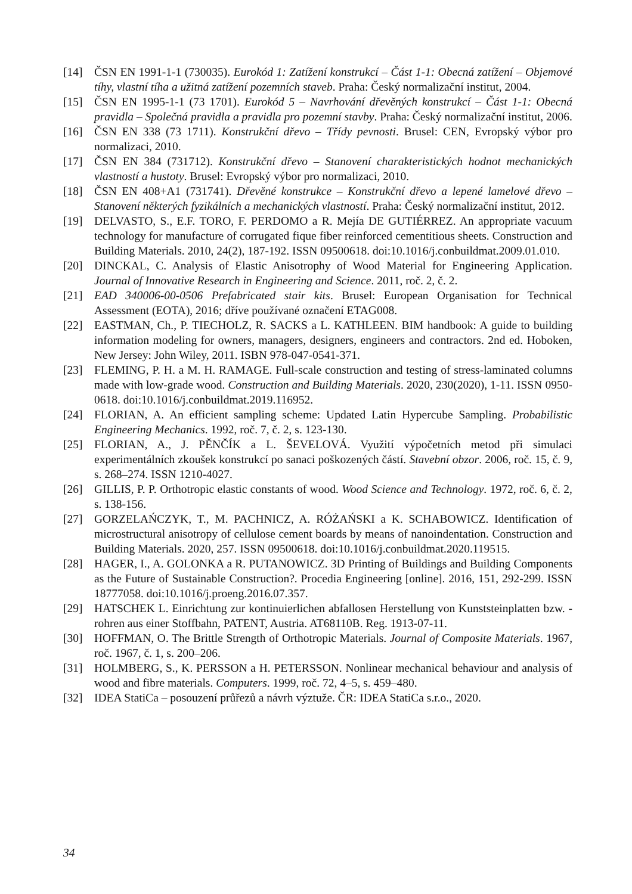[14] ČSN EN 1991-1-1 (730035). Eurokód 1: Zatížení konstrukcí – Část 1-1: Obecná zatížení – Objemové tíhy, vlastní tíha a užitná zatížení pozemních staveb. Praha: Český normalizační institut, 2004.
[15] ČSN EN 1995-1-1 (73 1701). Eurokód 5 – Navrhování dřevěných konstrukcí – Část 1-1: Obecná pravidla – Společná pravidla a pravidla pro pozemní stavby. Praha: Český normalizační institut, 2006.
[16] ČSN EN 338 (73 1711). Konstrukční dřevo – Třídy pevnosti. Brusel: CEN, Evropský výbor pro normalizaci, 2010.
[17] ČSN EN 384 (731712). Konstrukční dřevo – Stanovení charakteristických hodnot mechanických vlastností a hustoty. Brusel: Evropský výbor pro normalizaci, 2010.
[18] ČSN EN 408+A1 (731741). Dřevěné konstrukce – Konstrukční dřevo a lepené lamelové dřevo – Stanovení některých fyzikálních a mechanických vlastností. Praha: Český normalizační institut, 2012.
[19] DELVASTO, S., E.F. TORO, F. PERDOMO a R. Mejía DE GUTIÉRREZ. An appropriate vacuum technology for manufacture of corrugated fique fiber reinforced cementitious sheets. Construction and Building Materials. 2010, 24(2), 187-192. ISSN 09500618. doi:10.1016/j.conbuildmat.2009.01.010.
[20] DINCKAL, C. Analysis of Elastic Anisotrophy of Wood Material for Engineering Application. Journal of Innovative Research in Engineering and Science. 2011, roč. 2, č. 2.
[21] EAD 340006-00-0506 Prefabricated stair kits. Brusel: European Organisation for Technical Assessment (EOTA), 2016; dříve používané označení ETAG008.
[22] EASTMAN, Ch., P. TIECHOLZ, R. SACKS a L. KATHLEEN. BIM handbook: A guide to building information modeling for owners, managers, designers, engineers and contractors. 2nd ed. Hoboken, New Jersey: John Wiley, 2011. ISBN 978-047-0541-371.
[23] FLEMING, P. H. a M. H. RAMAGE. Full-scale construction and testing of stress-laminated columns made with low-grade wood. Construction and Building Materials. 2020, 230(2020), 1-11. ISSN 0950-0618. doi:10.1016/j.conbuildmat.2019.116952.
[24] FLORIAN, A. An efficient sampling scheme: Updated Latin Hypercube Sampling. Probabilistic Engineering Mechanics. 1992, roč. 7, č. 2, s. 123-130.
[25] FLORIAN, A., J. PĚNČÍK a L. ŠEVELOVÁ. Využití výpočetních metod při simulaci experimentálních zkoušek konstrukcí po sanaci poškozených částí. Stavební obzor. 2006, roč. 15, č. 9, s. 268–274. ISSN 1210-4027.
[26] GILLIS, P. P. Orthotropic elastic constants of wood. Wood Science and Technology. 1972, roč. 6, č. 2, s. 138-156.
[27] GORZELAŃCZYK, T., M. PACHNICZ, A. RÓŻAŃSKI a K. SCHABOWICZ. Identification of microstructural anisotropy of cellulose cement boards by means of nanoindentation. Construction and Building Materials. 2020, 257. ISSN 09500618. doi:10.1016/j.conbuildmat.2020.119515.
[28] HAGER, I., A. GOLONKA a R. PUTANOWICZ. 3D Printing of Buildings and Building Components as the Future of Sustainable Construction?. Procedia Engineering [online]. 2016, 151, 292-299. ISSN 18777058. doi:10.1016/j.proeng.2016.07.357.
[29] HATSCHEK L. Einrichtung zur kontinuierlichen abfallosen Herstellung von Kunststeinplatten bzw. -rohren aus einer Stoffbahn, PATENT, Austria. AT68110B. Reg. 1913-07-11.
[30] HOFFMAN, O. The Brittle Strength of Orthotropic Materials. Journal of Composite Materials. 1967, roč. 1967, č. 1, s. 200–206.
[31] HOLMBERG, S., K. PERSSON a H. PETERSSON. Nonlinear mechanical behaviour and analysis of wood and fibre materials. Computers. 1999, roč. 72, 4–5, s. 459–480.
[32] IDEA StatiCa – posouzení průřezů a návrh výztuže. ČR: IDEA StatiCa s.r.o., 2020.
34